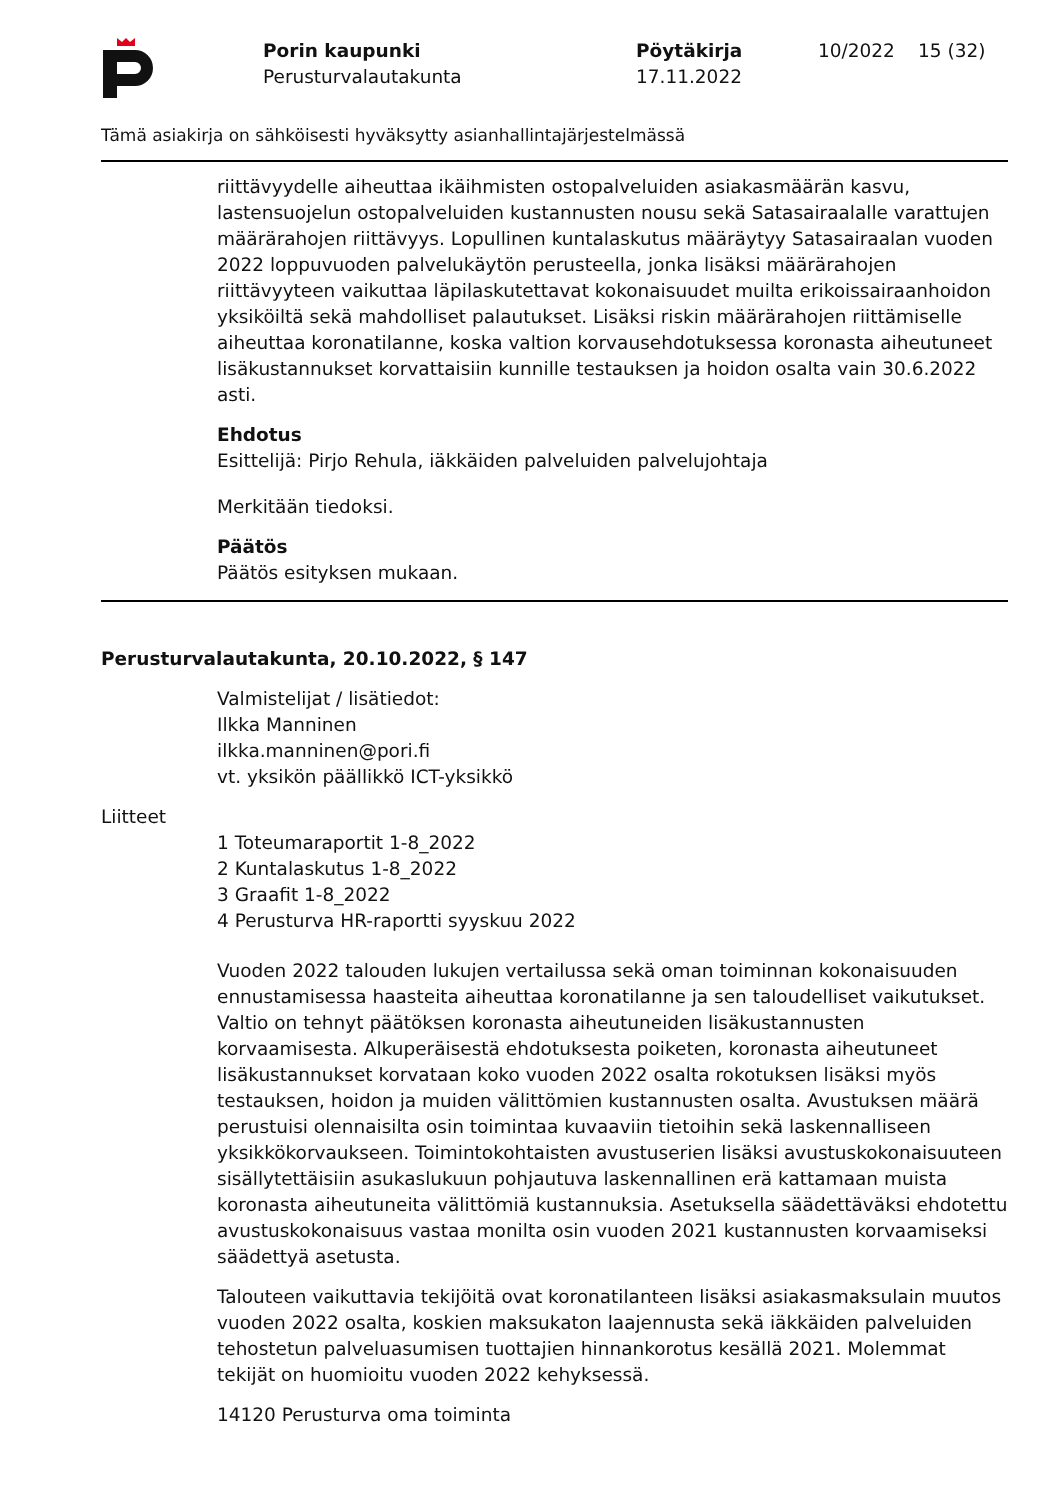Porin kaupunki
Perusturvalautakunta
Pöytäkirja
17.11.2022
10/2022 15 (32)
Tämä asiakirja on sähköisesti hyväksytty asianhallintajärjestelmässä
riittävyydelle aiheuttaa ikäihmisten ostopalveluiden asiakasmäärän kasvu, lastensuojelun ostopalveluiden kustannusten nousu sekä Satasairaalalle varattujen määrärahojen riittävyys. Lopullinen kuntalaskutus määräytyy Satasairaalan vuoden 2022 loppuvuoden palvelukäytön perusteella, jonka lisäksi määrärahojen riittävyyteen vaikuttaa läpilaskutettavat kokonaisuudet muilta erikoissairaanhoidon yksiköiltä sekä mahdolliset palautukset. Lisäksi riskin määrärahojen riittämiselle aiheuttaa koronatilanne, koska valtion korvausehdotuksessa koronasta aiheutuneet lisäkustannukset korvattaisiin kunnille testauksen ja hoidon osalta vain 30.6.2022 asti.
Ehdotus
Esittelijä: Pirjo Rehula, iäkkäiden palveluiden palvelujohtaja
Merkitään tiedoksi.
Päätös
Päätös esityksen mukaan.
Perusturvalautakunta, 20.10.2022, § 147
Valmistelijat / lisätiedot:
Ilkka Manninen
ilkka.manninen@pori.fi
vt. yksikön päällikkö ICT-yksikkö
Liitteet
1 Toteumaraportit 1-8_2022
2 Kuntalaskutus 1-8_2022
3 Graafit 1-8_2022
4 Perusturva HR-raportti syyskuu 2022
Vuoden 2022 talouden lukujen vertailussa sekä oman toiminnan kokonaisuuden ennustamisessa haasteita aiheuttaa koronatilanne ja sen taloudelliset vaikutukset. Valtio on tehnyt päätöksen koronasta aiheutuneiden lisäkustannusten korvaamisesta. Alkuperäisestä ehdotuksesta poiketen, koronasta aiheutuneet lisäkustannukset korvataan koko vuoden 2022 osalta rokotuksen lisäksi myös testauksen, hoidon ja muiden välittömien kustannusten osalta. Avustuksen määrä perustuisi olennaisilta osin toimintaa kuvaaviin tietoihin sekä laskennalliseen yksikkökorvaukseen. Toimintokohtaisten avustuserien lisäksi avustuskokonaisuuteen sisällytettäisiin asukaslukuun pohjautuva laskennallinen erä kattamaan muista koronasta aiheutuneita välittömiä kustannuksia. Asetuksella säädettäväksi ehdotettu avustuskokonaisuus vastaa monilta osin vuoden 2021 kustannusten korvaamiseksi säädettyä asetusta.
Talouteen vaikuttavia tekijöitä ovat koronatilanteen lisäksi asiakasmaksulain muutos vuoden 2022 osalta, koskien maksukaton laajennusta sekä iäkkäiden palveluiden tehostetun palveluasumisen tuottajien hinnankorotus kesällä 2021. Molemmat tekijät on huomioitu vuoden 2022 kehyksessä.
14120 Perusturva oma toiminta